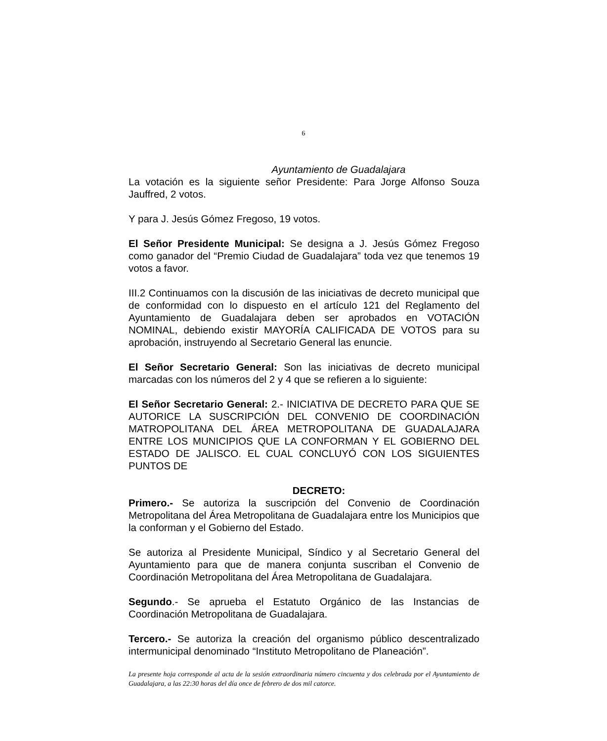6
Ayuntamiento de Guadalajara
La votación es la siguiente señor Presidente: Para Jorge Alfonso Souza Jauffred, 2 votos.
Y para J. Jesús Gómez Fregoso, 19 votos.
El Señor Presidente Municipal: Se designa a J. Jesús Gómez Fregoso como ganador del “Premio Ciudad de Guadalajara” toda vez que tenemos 19 votos a favor.
III.2 Continuamos con la discusión de las iniciativas de decreto municipal que de conformidad con lo dispuesto en el artículo 121 del Reglamento del Ayuntamiento de Guadalajara deben ser aprobados en VOTACIÓN NOMINAL, debiendo existir MAYORÍA CALIFICADA DE VOTOS para su aprobación, instruyendo al Secretario General las enuncie.
El Señor Secretario General: Son las iniciativas de decreto municipal marcadas con los números del 2 y 4 que se refieren a lo siguiente:
El Señor Secretario General: 2.- INICIATIVA DE DECRETO PARA QUE SE AUTORICE LA SUSCRIPCIÓN DEL CONVENIO DE COORDINACIÓN MATROPOLITANA DEL ÁREA METROPOLITANA DE GUADALAJARA ENTRE LOS MUNICIPIOS QUE LA CONFORMAN Y EL GOBIERNO DEL ESTADO DE JALISCO. EL CUAL CONCLUYÓ CON LOS SIGUIENTES PUNTOS DE
DECRETO:
Primero.- Se autoriza la suscripción del Convenio de Coordinación Metropolitana del Área Metropolitana de Guadalajara entre los Municipios que la conforman y el Gobierno del Estado.
Se autoriza al Presidente Municipal, Síndico y al Secretario General del Ayuntamiento para que de manera conjunta suscriban el Convenio de Coordinación Metropolitana del Área Metropolitana de Guadalajara.
Segundo.- Se aprueba el Estatuto Orgánico de las Instancias de Coordinación Metropolitana de Guadalajara.
Tercero.- Se autoriza la creación del organismo público descentralizado intermunicipal denominado “Instituto Metropolitano de Planeación”.
La presente hoja corresponde al acta de la sesión extraordinaria número cincuenta y dos celebrada por el Ayuntamiento de Guadalajara, a las 22:30 horas del día once de febrero de dos mil catorce.